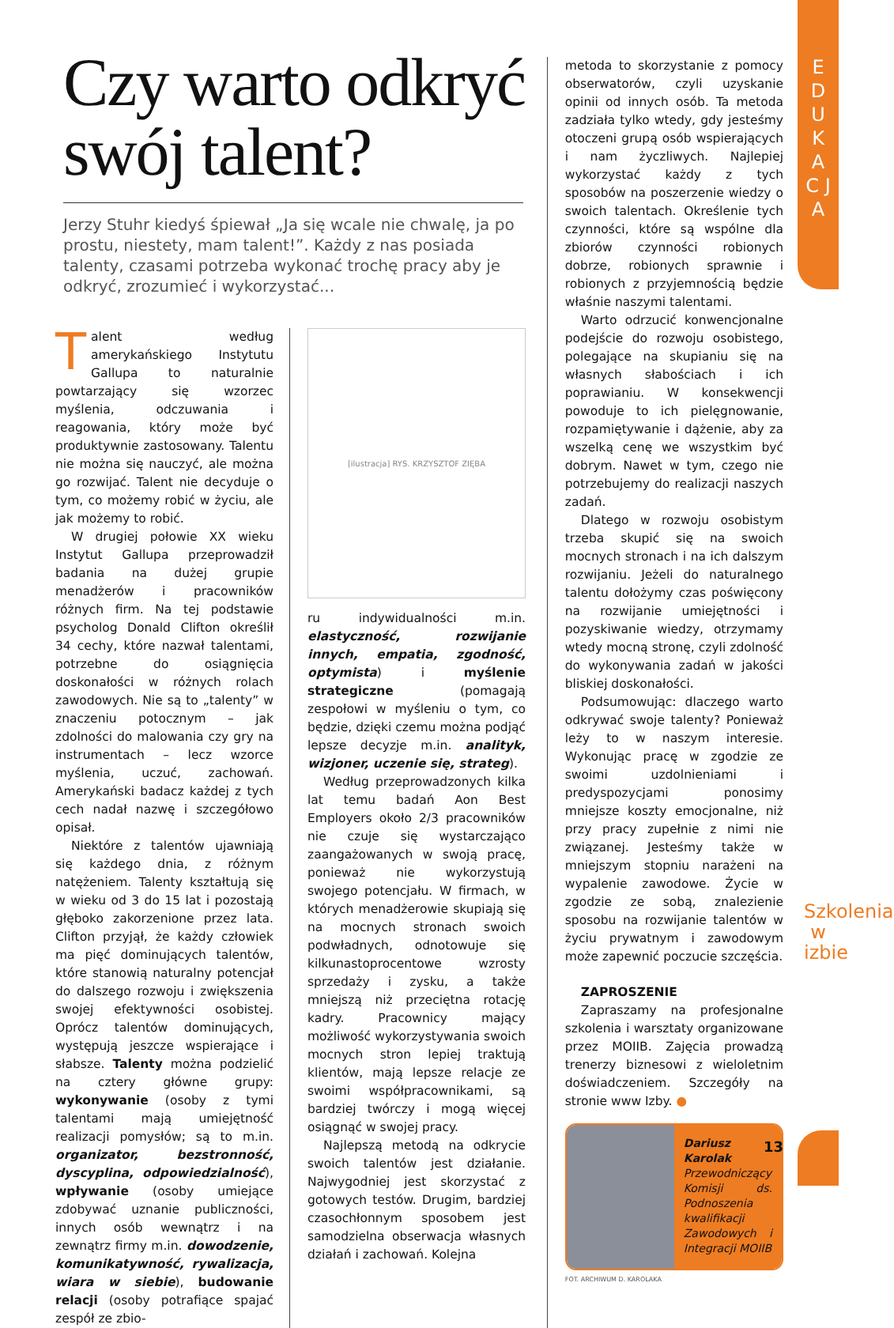E D U K A C J A
Szkolenia w izbie
Czy warto odkryć swój talent?
Jerzy Stuhr kiedyś śpiewał „Ja się wcale nie chwalę, ja po prostu, niestety, mam talent!”. Każdy z nas posiada talenty, czasami potrzeba wykonać trochę pracy aby je odkryć, zrozumieć i wykorzystać...
Talent według amerykańskiego Instytutu Gallupa to naturalnie powtarzający się wzorzec myślenia, odczuwania i reagowania, który może być produktywnie zastosowany. Talentu nie można się nauczyć, ale można go rozwijać. Talent nie decyduje o tym, co możemy robić w życiu, ale jak możemy to robić.
W drugiej połowie XX wieku Instytut Gallupa przeprowadził badania na dużej grupie menadżerów i pracowników różnych firm. Na tej podstawie psycholog Donald Clifton określił 34 cechy, które nazwał talentami, potrzebne do osiągnięcia doskonałości w różnych rolach zawodowych. Nie są to „talenty” w znaczeniu potocznym – jak zdolności do malowania czy gry na instrumentach – lecz wzorce myślenia, uczuć, zachowań. Amerykański badacz każdej z tych cech nadał nazwę i szczegółowo opisał.
Niektóre z talentów ujawniają się każdego dnia, z różnym natężeniem. Talenty kształtują się w wieku od 3 do 15 lat i pozostają głęboko zakorzenione przez lata. Clifton przyjął, że każdy człowiek ma pięć dominujących talentów, które stanowią naturalny potencjał do dalszego rozwoju i zwiększenia swojej efektywności osobistej. Oprócz talentów dominujących, występują jeszcze wspierające i słabsze. Talenty można podzielić na cztery główne grupy: wykonywanie (osoby z tymi talentami mają umiejętność realizacji pomysłów; są to m.in. organizator, bezstronność, dyscyplina, odpowiedzialność), wpływanie (osoby umiejące zdobywać uznanie publiczności, innych osób wewnątrz i na zewnątrz firmy m.in. dowodzenie, komunikatywność, rywalizacja, wiara w siebie), budowanie relacji (osoby potrafiące spajać zespół ze zbio-
[ilustracja] RYS. KRZYSZTOF ZIĘBA
ru indywidualności m.in. elastyczność, rozwijanie innych, empatia, zgodność, optymista) i myślenie strategiczne (pomagają zespołowi w myśleniu o tym, co będzie, dzięki czemu można podjąć lepsze decyzje m.in. analityk, wizjoner, uczenie się, strateg).
Według przeprowadzonych kilka lat temu badań Aon Best Employers około 2/3 pracowników nie czuje się wystarczająco zaangażowanych w swoją pracę, ponieważ nie wykorzystują swojego potencjału. W firmach, w których menadżerowie skupiają się na mocnych stronach swoich podwładnych, odnotowuje się kilkunastoprocentowe wzrosty sprzedaży i zysku, a także mniejszą niż przeciętna rotację kadry. Pracownicy mający możliwość wykorzystywania swoich mocnych stron lepiej traktują klientów, mają lepsze relacje ze swoimi współpracownikami, są bardziej twórczy i mogą więcej osiągnąć w swojej pracy.
Najlepszą metodą na odkrycie swoich talentów jest działanie. Najwygodniej jest skorzystać z gotowych testów. Drugim, bardziej czasochłonnym sposobem jest samodzielna obserwacja własnych działań i zachowań. Kolejna
metoda to skorzystanie z pomocy obserwatorów, czyli uzyskanie opinii od innych osób. Ta metoda zadziała tylko wtedy, gdy jesteśmy otoczeni grupą osób wspierających i nam życzliwych. Najlepiej wykorzystać każdy z tych sposobów na poszerzenie wiedzy o swoich talentach. Określenie tych czynności, które są wspólne dla zbiorów czynności robionych dobrze, robionych sprawnie i robionych z przyjemnością będzie właśnie naszymi talentami.
Warto odrzucić konwencjonalne podejście do rozwoju osobistego, polegające na skupianiu się na własnych słabościach i ich poprawianiu. W konsekwencji powoduje to ich pielęgnowanie, rozpamiętywanie i dążenie, aby za wszelką cenę we wszystkim być dobrym. Nawet w tym, czego nie potrzebujemy do realizacji naszych zadań.
Dlatego w rozwoju osobistym trzeba skupić się na swoich mocnych stronach i na ich dalszym rozwijaniu. Jeżeli do naturalnego talentu dołożymy czas poświęcony na rozwijanie umiejętności i pozyskiwanie wiedzy, otrzymamy wtedy mocną stronę, czyli zdolność do wykonywania zadań w jakości bliskiej doskonałości.
Podsumowując: dlaczego warto odkrywać swoje talenty? Ponieważ leży to w naszym interesie. Wykonując pracę w zgodzie ze swoimi uzdolnieniami i predyspozycjami ponosimy mniejsze koszty emocjonalne, niż przy pracy zupełnie z nimi nie związanej. Jesteśmy także w mniejszym stopniu narażeni na wypalenie zawodowe. Życie w zgodzie ze sobą, znalezienie sposobu na rozwijanie talentów w życiu prywatnym i zawodowym może zapewnić poczucie szczęścia.
ZAPROSZENIE
Zapraszamy na profesjonalne szkolenia i warsztaty organizowane przez MOIIB. Zajęcia prowadzą trenerzy biznesowi z wieloletnim doświadczeniem. Szczegóły na stronie www Izby. ●
Dariusz Karolak
Przewodniczący Komisji ds. Podnoszenia kwalifikacji Zawodowych i Integracji MOIIB
FOT. ARCHIWUM D. KAROLAKA
13